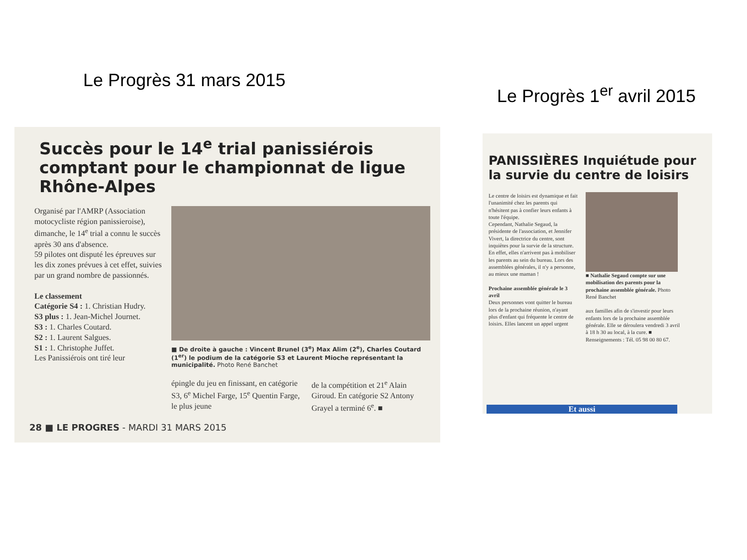Le Progrès 31 mars 2015
Le Progrès 1<sup>er</sup> avril 2015
Succès pour le 14<sup>e</sup> trial panissiérois comptant pour le championnat de ligue Rhône-Alpes
Organisé par l'AMRP (Association motocycliste région panissieroise), dimanche, le 14<sup>e</sup> trial a connu le succès après 30 ans d'absence.
59 pilotes ont disputé les épreuves sur les dix zones prévues à cet effet, suivies par un grand nombre de passionnés.
Le classement
Catégorie S4 : 1. Christian Hudry.
S3 plus : 1. Jean-Michel Journet.
S3 : 1. Charles Coutard.
S2 : 1. Laurent Salgues.
S1 : 1. Christophe Juffet.
Les Panissiérois ont tiré leur
■ De droite à gauche : Vincent Brunel (3<sup>e</sup>) Max Alim (2<sup>e</sup>), Charles Coutard (1<sup>er</sup>) le podium de la catégorie S3 et Laurent Mioche représentant la municipalité. Photo René Banchet
épingle du jeu en finissant, en catégorie S3, 6<sup>e</sup> Michel Farge, 15<sup>e</sup> Quentin Farge, le plus jeune
de la compétition et 21<sup>e</sup> Alain Giroud. En catégorie S2 Antony Grayel a terminé 6<sup>e</sup>. ■
28 ■ LE PROGRES - MARDI 31 MARS 2015
PANISSIÈRES Inquiétude pour la survie du centre de loisirs
Le centre de loisirs est dynamique et fait l'unanimité chez les parents qui n'hésitent pas à confier leurs enfants à toute l'équipe.
Cependant, Nathalie Segaud, la présidente de l'association, et Jennifer Vivert, la directrice du centre, sont inquiètes pour la survie de la structure.
En effet, elles n'arrivent pas à mobiliser les parents au sein du bureau. Lors des assemblées générales, il n'y a personne, au mieux une maman !
Prochaine assemblée générale le 3 avril
Deux personnes vont quitter le bureau lors de la prochaine réunion, n'ayant plus d'enfant qui fréquente le centre de loisirs. Elles lancent un appel urgent
■ Nathalie Segaud compte sur une mobilisation des parents pour la prochaine assemblée générale. Photo René Banchet
aux familles afin de s'investir pour leurs enfants lors de la prochaine assemblée générale. Elle se déroulera vendredi 3 avril à 18 h 30 au local, à la cure. ■
Renseignements : Tél. 05 98 00 80 67.
Et aussi